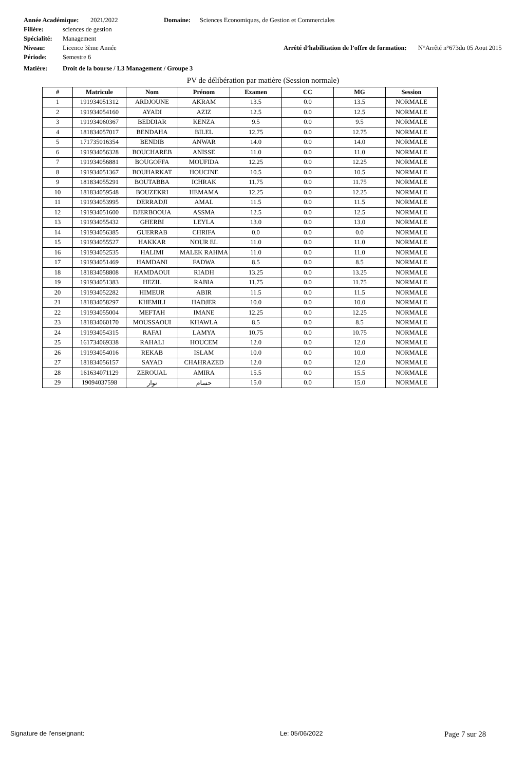Année Académique: 2021/2022 Domaine: Sciences Economiques, de Gestion et Commerciales
Filière: sciences de gestion
Spécialité: Management
Niveau: Licence 3ème Année Arrêté d’habilitation de l’offre de formation: N°Arrêté n°673du 05 Aout 2015
Période: Semestre 6
Matière: Droit de la bourse / L3 Management / Groupe 3
PV de délibération par matière (Session normale)
| # | Matricule | Nom | Prénom | Examen | CC | MG | Session |
| --- | --- | --- | --- | --- | --- | --- | --- |
| 1 | 191934051312 | ARDJOUNE | AKRAM | 13.5 | 0.0 | 13.5 | NORMALE |
| 2 | 191934054160 | AYADI | AZIZ | 12.5 | 0.0 | 12.5 | NORMALE |
| 3 | 191934060367 | BEDDIAR | KENZA | 9.5 | 0.0 | 9.5 | NORMALE |
| 4 | 181834057017 | BENDAHA | BILEL | 12.75 | 0.0 | 12.75 | NORMALE |
| 5 | 171735016354 | BENDIB | ANWAR | 14.0 | 0.0 | 14.0 | NORMALE |
| 6 | 191934056328 | BOUCHAREB | ANISSE | 11.0 | 0.0 | 11.0 | NORMALE |
| 7 | 191934056881 | BOUGOFFA | MOUFIDA | 12.25 | 0.0 | 12.25 | NORMALE |
| 8 | 191934051367 | BOUHARKAT | HOUCINE | 10.5 | 0.0 | 10.5 | NORMALE |
| 9 | 181834055291 | BOUTABBA | ICHRAK | 11.75 | 0.0 | 11.75 | NORMALE |
| 10 | 181834059548 | BOUZEKRI | HEMAMA | 12.25 | 0.0 | 12.25 | NORMALE |
| 11 | 191934053995 | DERRADJI | AMAL | 11.5 | 0.0 | 11.5 | NORMALE |
| 12 | 191934051600 | DJERBOOUA | ASSMA | 12.5 | 0.0 | 12.5 | NORMALE |
| 13 | 191934055432 | GHERBI | LEYLA | 13.0 | 0.0 | 13.0 | NORMALE |
| 14 | 191934056385 | GUERRAB | CHRIFA | 0.0 | 0.0 | 0.0 | NORMALE |
| 15 | 191934055527 | HAKKAR | NOUR EL | 11.0 | 0.0 | 11.0 | NORMALE |
| 16 | 191934052535 | HALIMI | MALEK RAHMA | 11.0 | 0.0 | 11.0 | NORMALE |
| 17 | 191934051469 | HAMDANI | FADWA | 8.5 | 0.0 | 8.5 | NORMALE |
| 18 | 181834058808 | HAMDAOUI | RIADH | 13.25 | 0.0 | 13.25 | NORMALE |
| 19 | 191934051383 | HEZIL | RABIA | 11.75 | 0.0 | 11.75 | NORMALE |
| 20 | 191934052282 | HIMEUR | ABIR | 11.5 | 0.0 | 11.5 | NORMALE |
| 21 | 181834058297 | KHEMILI | HADJER | 10.0 | 0.0 | 10.0 | NORMALE |
| 22 | 191934055004 | MEFTAH | IMANE | 12.25 | 0.0 | 12.25 | NORMALE |
| 23 | 181834060170 | MOUSSAOUI | KHAWLA | 8.5 | 0.0 | 8.5 | NORMALE |
| 24 | 191934054315 | RAFAI | LAMYA | 10.75 | 0.0 | 10.75 | NORMALE |
| 25 | 161734069338 | RAHALI | HOUCEM | 12.0 | 0.0 | 12.0 | NORMALE |
| 26 | 191934054016 | REKAB | ISLAM | 10.0 | 0.0 | 10.0 | NORMALE |
| 27 | 181834056157 | SAYAD | CHAHRAZED | 12.0 | 0.0 | 12.0 | NORMALE |
| 28 | 161634071129 | ZEROUAL | AMIRA | 15.5 | 0.0 | 15.5 | NORMALE |
| 29 | 19094037598 | نوار | حسام | 15.0 | 0.0 | 15.0 | NORMALE |
Signature de l'enseignant: Le: 05/06/2022 Page 7 sur 28